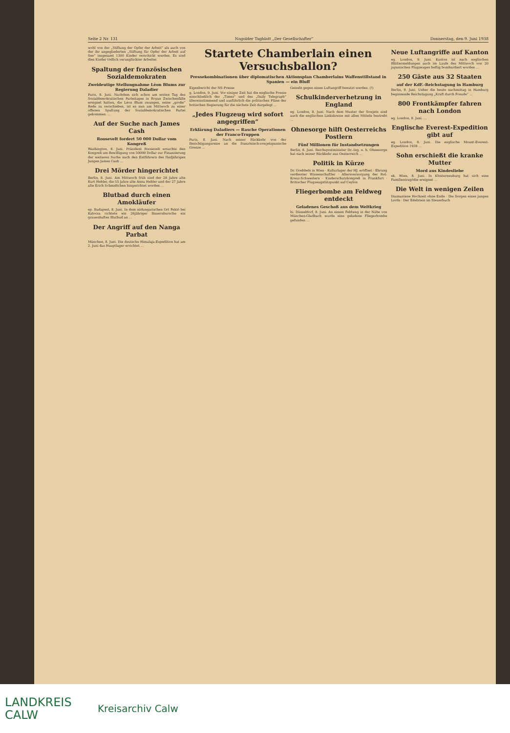Seite 2 Nr. 131 Nagolder Tagblatt „Der Gesellschafter“Donnerstag, den 9. Juni 1938
wohl von der „Stiftung der Opfer der Arbeit“ als auch von der ihr angegliederten „Stiftung für Opfer der Arbeit auf See“ insgesamt 1300 Kinder verschickt werden. Es sind dies Kinder tödlich verunglückter Arbeiter.
Spaltung der französischen Sozialdemokraten
Zweideutige Stellungnahme Léon Blums zur Regierung Daladier
Paris, 8. Juni. Nachdem sich schon am ersten Tag des Sozialdemokratischen Parteitages in Royan Zwischenfälle ereignet hatten, die Léon Blum zwangen, seine „große“ Rede zu verschieben, ist es nun am Mittwoch zu einer offenen Spaltung der Sozialdemokratischen Partei gekommen. …
Auf der Suche nach James Cash
Roosevelt fordert 50 000 Dollar vom Kongreß
Washington, 8. Juni. Präsident Roosevelt ersuchte den Kongreß um Bewilligung von 50000 Dollar zur Finanzierung der weiteren Suche nach den Entführern des fünfjährigen Jungen James Cash …
Drei Mörder hingerichtet
Berlin, 8. Juni. Am Mittwoch früh sind der 28 Jahre alte Kurt Hebler, die 55 Jahre alte Anna Hebler und der 27 Jahre alte Erich Schmidtchen hingerichtet worden …
Blutbad durch einen Amokläufer
ep. Budapest, 8. Juni. In dem südungarischen Ort Fekiö bei Kalocsa richtete ein 26jähriger Bauernbursche ein grauenhaftes Blutbad an …
Der Angriff auf den Nanga Parbat
München, 8. Juni. Die deutsche Himalaja-Expedition hat am 2. Juni das Hauptlager errichtet …
Startete Chamberlain einen Versuchsballon?
Pressekombinationen über diplomatischen Aktionsplan Chamberlains Waffenstillstand in Spanien — ein Bluff
Eigenbericht der NS-Presse
g. London, 9. Juni. Vor einiger Zeit hat die englische Presse einschließlich der „Times“ und des „Daily Telegraph“ übereinstimmend und ausführlich die politischen Pläne der britischen Regierung für die nächste Zeit dargelegt …
„Jedes Flugzeug wird sofort angegriffen“
Erklärung Daladiers — Rasche Operationen der Franco-Truppen
Paris, 8. Juni. Nach seiner Rückkehr von der Besichtigungsreise an die französisch-sowjetspanische Grenze …
Geiseln gegen einen Luftangriff benutzt werden. (!)
Schulkinderverhetzung in England
eg. London, 8. Juni. Nach dem Muster der Sowjets sind auch die englischen Linkskreise mit allen Mitteln bestrebt …
Ohnesorge hilft Oesterreichs Postlern
Fünf Millionen für Instandsetzungen
Berlin, 8. Juni. Reichspostminister Dr.-Ing. e. h. Ohnesorge hat nach seiner Rückkehr aus Oesterreich …
Politik in Kürze
Dr. Goebbels in Wien · Kulturlager der HJ. eröffnet · Ehrung verdienter Wissenschaftler · Altersversorgung der Rot-Kreuz-Schwestern · Kinderschutzkongreß in Frankfurt · Britischer Flugzeugstützpunkt auf Ceylon
Fliegerbombe am Feldweg entdeckt
Geladenes Geschoß aus dem Weltkrieg
hi. Düsseldorf, 8. Juni. An einem Feldweg in der Nähe von München-Gladbach wurde eine geladene Fliegerbombe gefunden …
Neue Luftangriffe auf Kanton
eg. London, 9. Juni. Kanton ist nach englischen Blättermeldungen auch im Laufe des Mittwoch von 20 japanischen Flugzeugen heftig bombardiert worden …
250 Gäste aus 32 Staaten
auf der KdF.-Reichstagung in Hamburg
Berlin, 9. Juni. Ueber die heute nachmittag in Hamburg beginnende Reichstagung „Kraft durch Freude“ …
800 Frontkämpfer fahren nach London
eg. London, 8. Juni. …
Englische Everest-Expedition gibt auf
eg. London, 8. Juni. Die englische Mount-Everest-Expedition 1938 …
Sohn erschießt die kranke Mutter
Mord aus Kindesliebe
ek. Wien, 8. Juni. In Klosterneuburg hat sich eine Familientragödie ereignet …
Die Welt in wenigen Zeilen
Diamantene Hochzeit ohne Ende · Die Sorgen eines jungen Lords · Der Edelstein im Steuerbuch
LANDKREIS
CALW
Kreisarchiv Calw